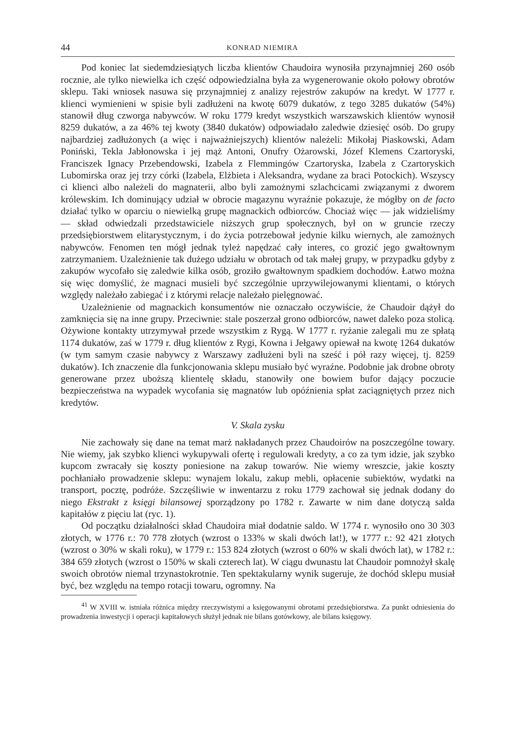44 KONRAD NIEMIRA
Pod koniec lat siedemdziesiątych liczba klientów Chaudoira wynosiła przynajmniej 260 osób rocznie, ale tylko niewielka ich część odpowiedzialna była za wygenerowanie około połowy obrotów sklepu. Taki wniosek nasuwa się przynajmniej z analizy rejestrów zakupów na kredyt. W 1777 r. klienci wymienieni w spisie byli zadłużeni na kwotę 6079 dukatów, z tego 3285 dukatów (54%) stanowił dług czworga nabywców. W roku 1779 kredyt wszystkich warszawskich klientów wynosił 8259 dukatów, a za 46% tej kwoty (3840 dukatów) odpowiadało zaledwie dziesięć osób. Do grupy najbardziej zadłużonych (a więc i najważniejszych) klientów należeli: Mikołaj Piaskowski, Adam Poniński, Tekla Jabłonowska i jej mąż Antoni, Onufry Ożarowski, Józef Klemens Czartoryski, Franciszek Ignacy Przebendowski, Izabela z Flemmingów Czartoryska, Izabela z Czartoryskich Lubomirska oraz jej trzy córki (Izabela, Elżbieta i Aleksandra, wydane za braci Potockich). Wszyscy ci klienci albo należeli do magnaterii, albo byli zamożnymi szlachcicami związanymi z dworem królewskim. Ich dominujący udział w obrocie magazynu wyraźnie pokazuje, że mógłby on de facto działać tylko w oparciu o niewielką grupę magnackich odbiorców. Chociaż więc — jak widzieliśmy — skład odwiedzali przedstawiciele niższych grup społecznych, był on w gruncie rzeczy przedsiębiorstwem elitarystycznym, i do życia potrzebował jedynie kilku wiernych, ale zamożnych nabywców. Fenomen ten mógł jednak tyleż napędzać cały interes, co grozić jego gwałtownym zatrzymaniem. Uzależnienie tak dużego udziału w obrotach od tak małej grupy, w przypadku gdyby z zakupów wycofało się zaledwie kilka osób, groziło gwałtownym spadkiem dochodów. Łatwo można się więc domyślić, że magnaci musieli być szczególnie uprzywilejowanymi klientami, o których względy należało zabiegać i z którymi relacje należało pielęgnować.
Uzależnienie od magnackich konsumentów nie oznaczało oczywiście, że Chaudoir dążył do zamknięcia się na inne grupy. Przeciwnie: stale poszerzał grono odbiorców, nawet daleko poza stolicą. Ożywione kontakty utrzymywał przede wszystkim z Rygą. W 1777 r. ryżanie zalegali mu ze spłatą 1174 dukatów, zaś w 1779 r. dług klientów z Rygi, Kowna i Jełgawy opiewał na kwotę 1264 dukatów (w tym samym czasie nabywcy z Warszawy zadłużeni byli na sześć i pół razy więcej, tj. 8259 dukatów). Ich znaczenie dla funkcjonowania sklepu musiało być wyraźne. Podobnie jak drobne obroty generowane przez uboższą klientelę składu, stanowiły one bowiem bufor dający poczucie bezpieczeństwa na wypadek wycofania się magnatów lub opóźnienia spłat zaciągniętych przez nich kredytów.
V. Skala zysku
Nie zachowały się dane na temat marż nakładanych przez Chaudoirów na poszczególne towary. Nie wiemy, jak szybko klienci wykupywali ofertę i regulowali kredyty, a co za tym idzie, jak szybko kupcom zwracały się koszty poniesione na zakup towarów. Nie wiemy wreszcie, jakie koszty pochłaniało prowadzenie sklepu: wynajem lokalu, zakup mebli, opłacenie subiektów, wydatki na transport, pocztę, podróże. Szczęśliwie w inwentarzu z roku 1779 zachował się jednak dodany do niego Ekstrakt z księgi bilansowej sporządzony po 1782 r. Zawarte w nim dane dotyczą salda kapitałów z pięciu lat (ryc. 1).
Od początku działalności skład Chaudoira miał dodatnie saldo. W 1774 r. wynosiło ono 30 303 złotych, w 1776 r.: 70 778 złotych (wzrost o 133% w skali dwóch lat!), w 1777 r.: 92 421 złotych (wzrost o 30% w skali roku), w 1779 r.: 153 824 złotych (wzrost o 60% w skali dwóch lat), w 1782 r.: 384 659 złotych (wzrost o 150% w skali czterech lat). W ciągu dwunastu lat Chaudoir pomnożył skalę swoich obrotów niemal trzynastokrotnie. Ten spektakularny wynik sugeruje, że dochód sklepu musiał być, bez względu na tempo rotacji towaru, ogromny. Na
<sup>41</sup> W XVIII w. istniała różnica między rzeczywistymi a księgowanymi obrotami przedsiębiorstwa. Za punkt odniesienia do prowadzenia inwestycji i operacji kapitałowych służył jednak nie bilans gotówkowy, ale bilans księgowy.